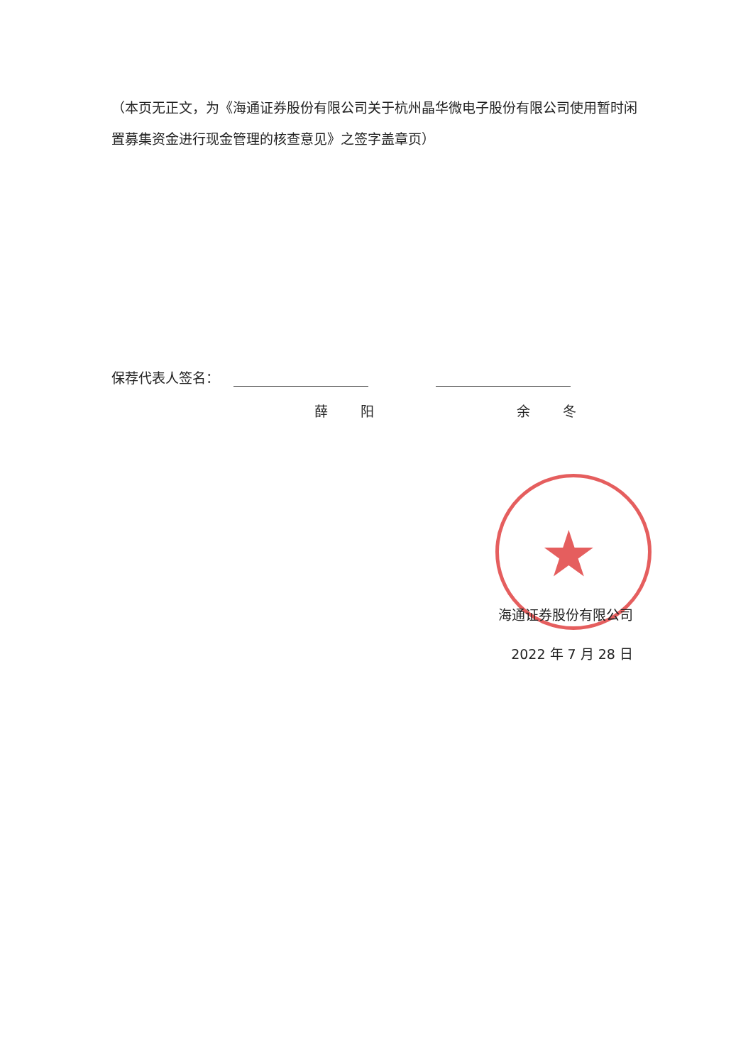（本页无正文，为《海通证券股份有限公司关于杭州晶华微电子股份有限公司使用暂时闲置募集资金进行现金管理的核查意见》之签字盖章页）
保荐代表人签名：
薛 阳 余 冬
★
海通证券股份有限公司
2022 年 7 月 28 日